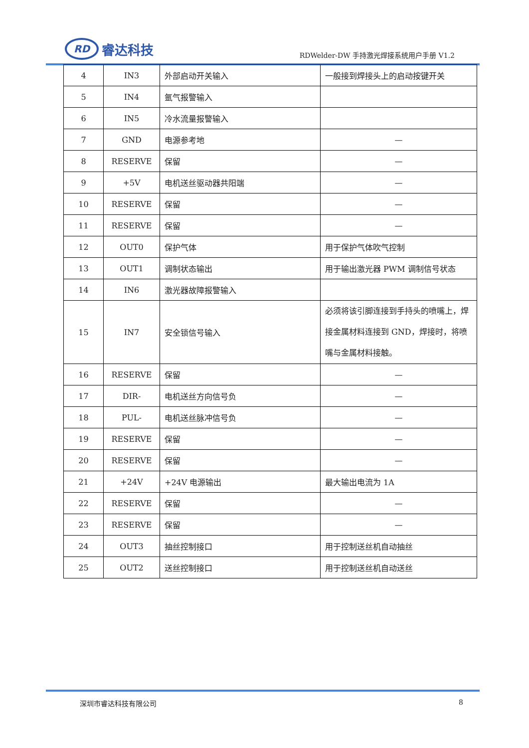RD
睿达科技
RDWelder-DW 手持激光焊接系统用户手册 V1.2
| 4 | IN3 | 外部启动开关输入 | 一般接到焊接头上的启动按键开关 |
| 5 | IN4 | 氩气报警输入 | |
| 6 | IN5 | 冷水流量报警输入 | |
| 7 | GND | 电源参考地 | — |
| 8 | RESERVE | 保留 | — |
| 9 | +5V | 电机送丝驱动器共阳端 | — |
| 10 | RESERVE | 保留 | — |
| 11 | RESERVE | 保留 | — |
| 12 | OUT0 | 保护气体 | 用于保护气体吹气控制 |
| 13 | OUT1 | 调制状态输出 | 用于输出激光器 PWM 调制信号状态 |
| 14 | IN6 | 激光器故障报警输入 | |
| 15 | IN7 | 安全锁信号输入 | 必须将该引脚连接到手持头的喷嘴上，焊接金属材料连接到 GND，焊接时，将喷嘴与金属材料接触。 |
| 16 | RESERVE | 保留 | — |
| 17 | DIR- | 电机送丝方向信号负 | — |
| 18 | PUL- | 电机送丝脉冲信号负 | — |
| 19 | RESERVE | 保留 | — |
| 20 | RESERVE | 保留 | — |
| 21 | +24V | +24V 电源输出 | 最大输出电流为 1A |
| 22 | RESERVE | 保留 | — |
| 23 | RESERVE | 保留 | — |
| 24 | OUT3 | 抽丝控制接口 | 用于控制送丝机自动抽丝 |
| 25 | OUT2 | 送丝控制接口 | 用于控制送丝机自动送丝 |
深圳市睿达科技有限公司 8